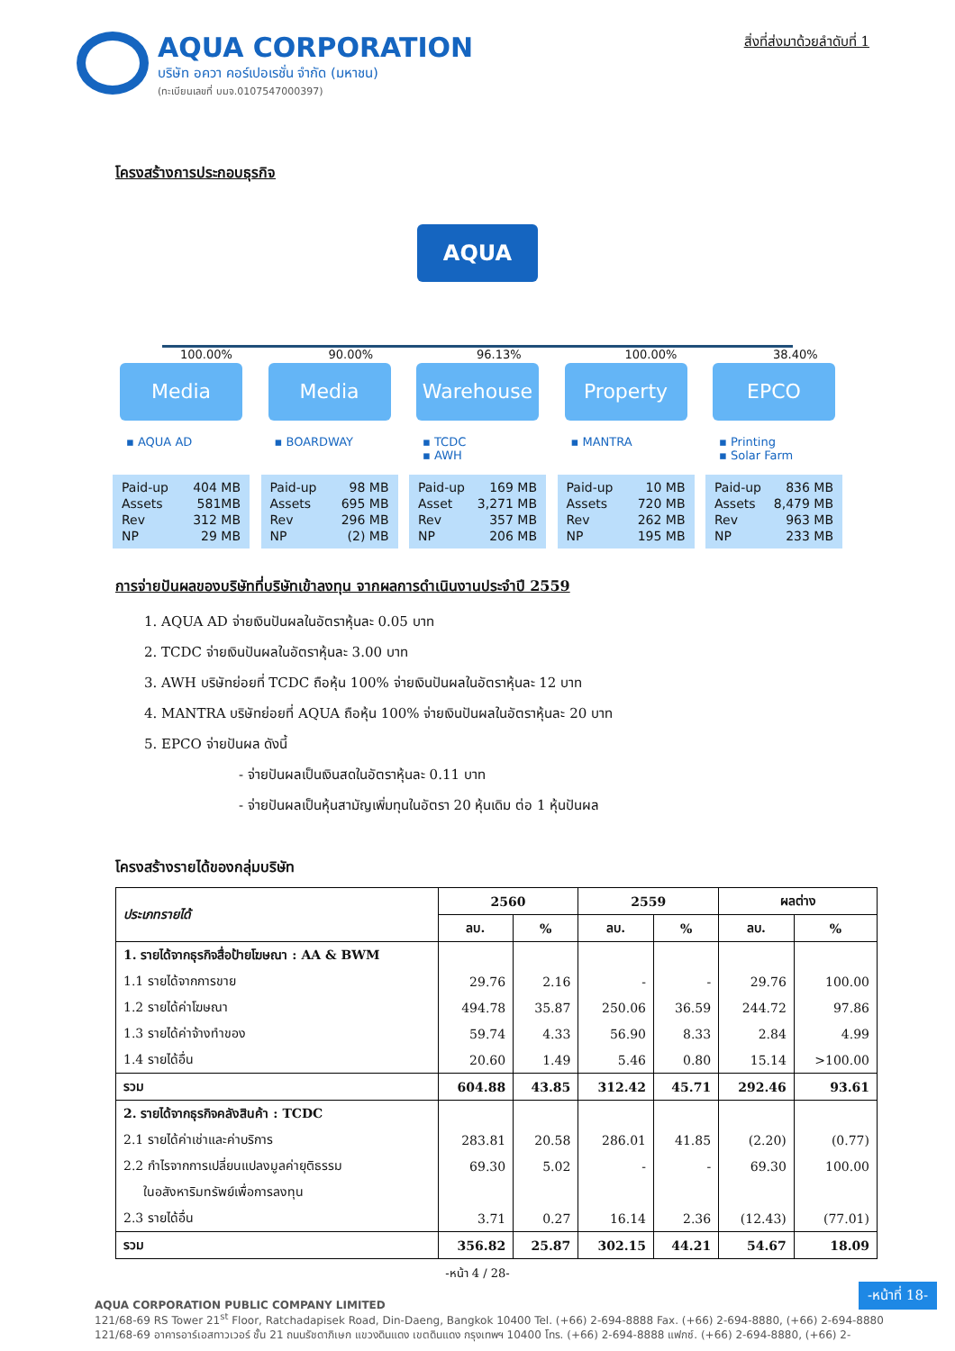AQUA CORPORATION
บริษัท อควา คอร์เปอเรชั่น จำกัด (มหาชน)
(ทะเบียนเลขที่ บมจ.0107547000397)
สิ่งที่ส่งมาด้วยลำดับที่ 1
โครงสร้างการประกอบธุรกิจ
AQUA
100.00%
Media
▪ AQUA AD
Paid-up
Assets
Rev
NP 404 MB
581MB
312 MB
29 MB
90.00%
Media
▪ BOARDWAY
Paid-up
Assets
Rev
NP 98 MB
695 MB
296 MB
(2) MB
96.13%
Warehouse
▪ TCDC
▪ AWH
Paid-up
Asset
Rev
NP 169 MB
3,271 MB
357 MB
206 MB
100.00%
Property
▪ MANTRA
Paid-up
Assets
Rev
NP 10 MB
720 MB
262 MB
195 MB
38.40%
EPCO
▪ Printing
▪ Solar Farm
Paid-up
Assets
Rev
NP 836 MB
8,479 MB
963 MB
233 MB
การจ่ายปันผลของบริษัทที่บริษัทเข้าลงทุน จากผลการดำเนินงานประจำปี 2559
1. AQUA AD จ่ายเงินปันผลในอัตราหุ้นละ 0.05 บาท
2. TCDC จ่ายเงินปันผลในอัตราหุ้นละ 3.00 บาท
3. AWH บริษัทย่อยที่ TCDC ถือหุ้น 100% จ่ายเงินปันผลในอัตราหุ้นละ 12 บาท
4. MANTRA บริษัทย่อยที่ AQUA ถือหุ้น 100% จ่ายเงินปันผลในอัตราหุ้นละ 20 บาท
5. EPCO จ่ายปันผล ดังนี้
- จ่ายปันผลเป็นเงินสดในอัตราหุ้นละ 0.11 บาท
- จ่ายปันผลเป็นหุ้นสามัญเพิ่มทุนในอัตรา 20 หุ้นเดิม ต่อ 1 หุ้นปันผล
โครงสร้างรายได้ของกลุ่มบริษัท
| ประเภทรายได้ | 2560 | | 2559 | | ผลต่าง | |
| --- | --- | --- | --- | --- | --- | --- |
| | ลบ. | % | ลบ. | % | ลบ. | % |
| 1. รายได้จากธุรกิจสื่อป้ายโฆษณา : AA & BWM | | | | | | |
| 1.1 รายได้จากการขาย | 29.76 | 2.16 | - | - | 29.76 | 100.00 |
| 1.2 รายได้ค่าโฆษณา | 494.78 | 35.87 | 250.06 | 36.59 | 244.72 | 97.86 |
| 1.3 รายได้ค่าจ้างทำของ | 59.74 | 4.33 | 56.90 | 8.33 | 2.84 | 4.99 |
| 1.4 รายได้อื่น | 20.60 | 1.49 | 5.46 | 0.80 | 15.14 | >100.00 |
| รวม | 604.88 | 43.85 | 312.42 | 45.71 | 292.46 | 93.61 |
| 2. รายได้จากธุรกิจคลังสินค้า : TCDC | | | | | | |
| 2.1 รายได้ค่าเช่าและค่าบริการ | 283.81 | 20.58 | 286.01 | 41.85 | (2.20) | (0.77) |
| 2.2 กำไรจากการเปลี่ยนแปลงมูลค่ายุติธรรม | 69.30 | 5.02 | - | - | 69.30 | 100.00 |
| ในอสังหาริมทรัพย์เพื่อการลงทุน | | | | | | |
| 2.3 รายได้อื่น | 3.71 | 0.27 | 16.14 | 2.36 | (12.43) | (77.01) |
| รวม | 356.82 | 25.87 | 302.15 | 44.21 | 54.67 | 18.09 |
-หน้า 4 / 28-
AQUA CORPORATION PUBLIC COMPANY LIMITED
121/68-69 RS Tower 21<sup>st</sup> Floor, Ratchadapisek Road, Din-Daeng, Bangkok 10400 Tel. (+66) 2-694-8888 Fax. (+66) 2-694-8880, (+66) 2-694-8880
121/68-69 อาคารอาร์เอสทาวเวอร์ ชั้น 21 ถนนรัชดาภิเษก แขวงดินแดง เขตดินแดง กรุงเทพฯ 10400 โทร. (+66) 2-694-8888 แฟกซ์. (+66) 2-694-8880, (+66) 2-
-หน้าที่ 18-